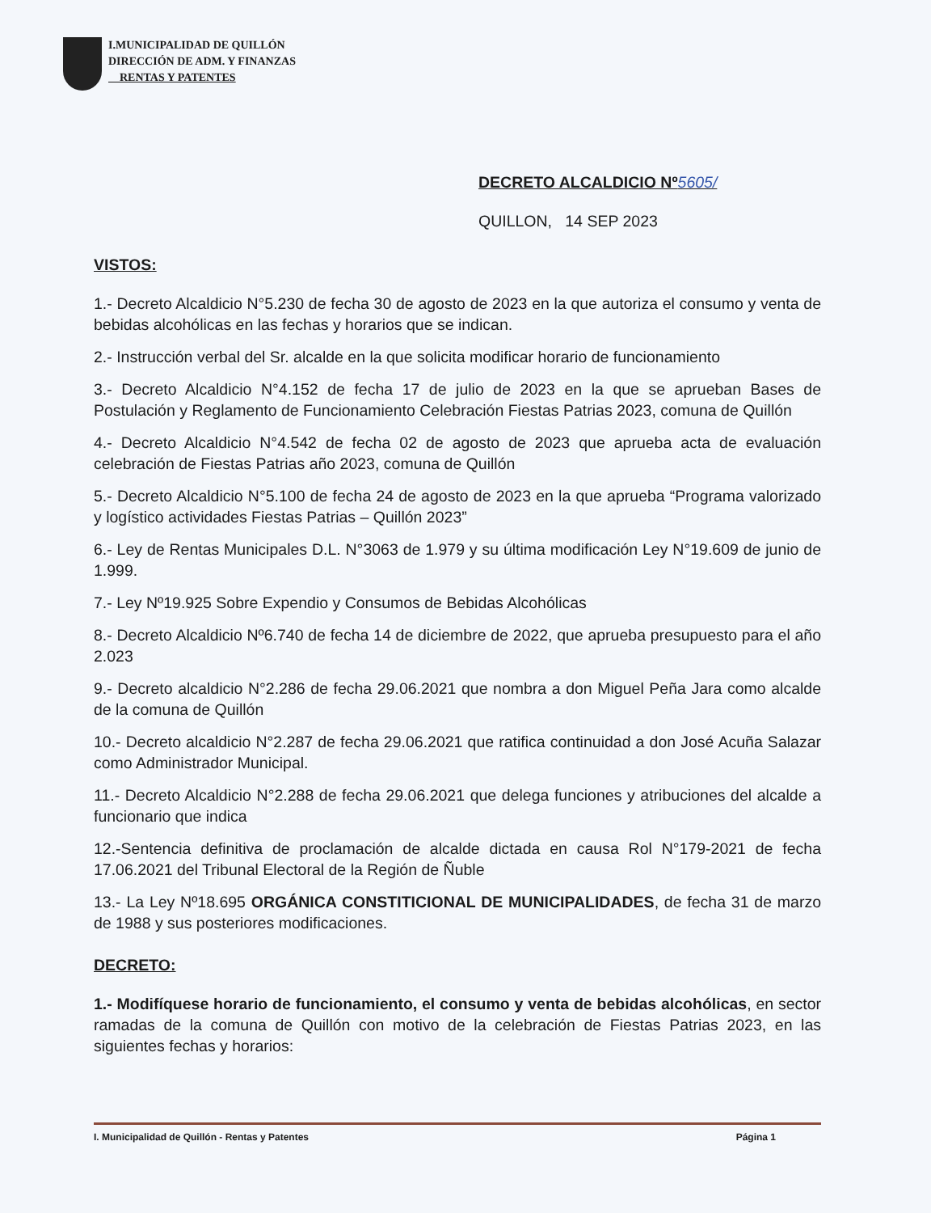I.MUNICIPALIDAD DE QUILLÓN
DIRECCIÓN DE ADM. Y FINANZAS
RENTAS Y PATENTES
DECRETO ALCALDICIO Nº5605/
QUILLON, 14 SEP 2023
VISTOS:
1.- Decreto Alcaldicio N°5.230 de fecha 30 de agosto de 2023 en la que autoriza el consumo y venta de bebidas alcohólicas en las fechas y horarios que se indican.
2.- Instrucción verbal del Sr. alcalde en la que solicita modificar horario de funcionamiento
3.- Decreto Alcaldicio N°4.152 de fecha 17 de julio de 2023 en la que se aprueban Bases de Postulación y Reglamento de Funcionamiento Celebración Fiestas Patrias 2023, comuna de Quillón
4.- Decreto Alcaldicio N°4.542 de fecha 02 de agosto de 2023 que aprueba acta de evaluación celebración de Fiestas Patrias año 2023, comuna de Quillón
5.- Decreto Alcaldicio N°5.100 de fecha 24 de agosto de 2023 en la que aprueba “Programa valorizado y logístico actividades Fiestas Patrias – Quillón 2023”
6.- Ley de Rentas Municipales D.L. N°3063 de 1.979 y su última modificación Ley N°19.609 de junio de 1.999.
7.- Ley Nº19.925 Sobre Expendio y Consumos de Bebidas Alcohólicas
8.- Decreto Alcaldicio Nº6.740 de fecha 14 de diciembre de 2022, que aprueba presupuesto para el año 2.023
9.- Decreto alcaldicio N°2.286 de fecha 29.06.2021 que nombra a don Miguel Peña Jara como alcalde de la comuna de Quillón
10.- Decreto alcaldicio N°2.287 de fecha 29.06.2021 que ratifica continuidad a don José Acuña Salazar como Administrador Municipal.
11.- Decreto Alcaldicio N°2.288 de fecha 29.06.2021 que delega funciones y atribuciones del alcalde a funcionario que indica
12.-Sentencia definitiva de proclamación de alcalde dictada en causa Rol N°179-2021 de fecha 17.06.2021 del Tribunal Electoral de la Región de Ñuble
13.- La Ley Nº18.695 ORGÁNICA CONSTITICIONAL DE MUNICIPALIDADES, de fecha 31 de marzo de 1988 y sus posteriores modificaciones.
DECRETO:
1.- Modifíquese horario de funcionamiento, el consumo y venta de bebidas alcohólicas, en sector ramadas de la comuna de Quillón con motivo de la celebración de Fiestas Patrias 2023, en las siguientes fechas y horarios:
I. Municipalidad de Quillón - Rentas y Patentes Página 1